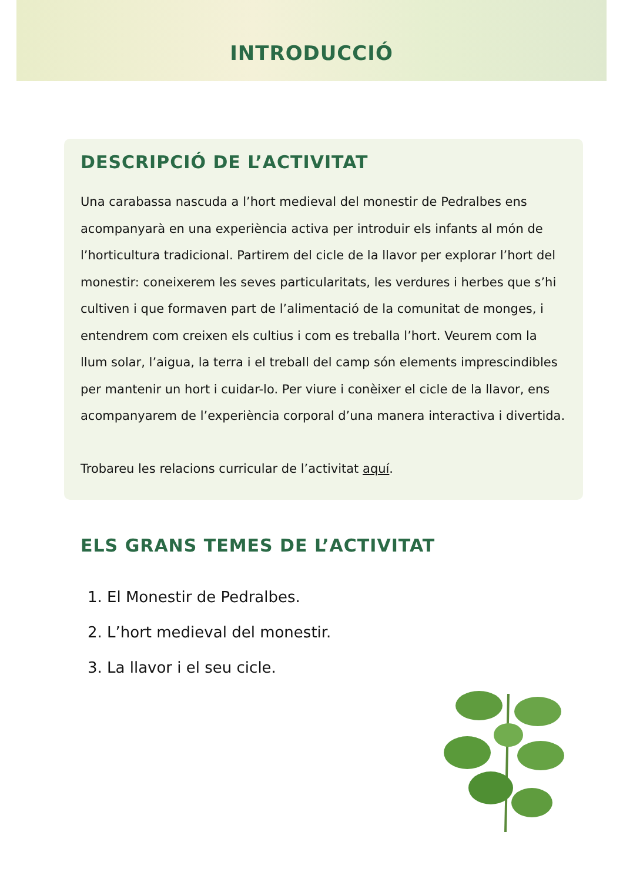INTRODUCCIÓ
DESCRIPCIÓ DE L’ACTIVITAT
Una carabassa nascuda a l’hort medieval del monestir de Pedralbes ens acompanyarà en una experiència activa per introduir els infants al món de l’horticultura tradicional. Partirem del cicle de la llavor per explorar l’hort del monestir: coneixerem les seves particularitats, les verdures i herbes que s’hi cultiven i que formaven part de l’alimentació de la comunitat de monges, i entendrem com creixen els cultius i com es treballa l’hort. Veurem com la llum solar, l’aigua, la terra i el treball del camp són elements imprescindibles per mantenir un hort i cuidar-lo. Per viure i conèixer el cicle de la llavor, ens acompanyarem de l’experiència corporal d’una manera interactiva i divertida.
Trobareu les relacions curricular de l’activitat aquí.
ELS GRANS TEMES DE L’ACTIVITAT
1. El Monestir de Pedralbes.
2. L’hort medieval del monestir.
3. La llavor i el seu cicle.